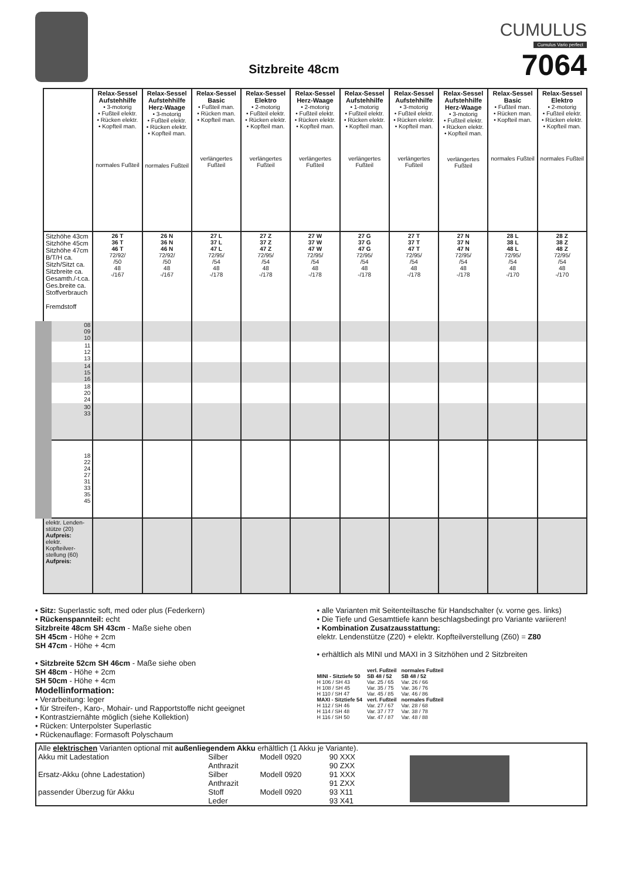Sitzbreite 48cm
CUMULUS
Cumulus Vario perfect
7064
| | Relax-Sessel Aufstehhilfe • 3-motorig • Fußteil elektr. • Rücken elektr. • Kopfteil man. normales Fußteil | Relax-Sessel Aufstehhilfe Herz-Waage • 3-motorig • Fußteil elektr. • Rücken elektr. • Kopfteil man. normales Fußteil | Relax-Sessel Basic • Fußteil man. • Rücken man. • Kopfteil man. verlängertes Fußteil | Relax-Sessel Elektro • 2-motorig • Fußteil elektr. • Rücken elektr. • Kopfteil man. verlängertes Fußteil | Relax-Sessel Herz-Waage • 2-motorig • Fußteil elektr. • Rücken elektr. • Kopfteil man. verlängertes Fußteil | Relax-Sessel Aufstehhilfe • 1-motorig • Fußteil elektr. • Rücken elektr. • Kopfteil man. verlängertes Fußteil | Relax-Sessel Aufstehhilfe • 3-motorig • Fußteil elektr. • Rücken elektr. • Kopfteil man. verlängertes Fußteil | Relax-Sessel Aufstehhilfe Herz-Waage • 3-motorig • Fußteil elektr. • Rücken elektr. • Kopfteil man. verlängertes Fußteil | Relax-Sessel Basic • Fußteil man. • Rücken man. • Kopfteil man. normales Fußteil | Relax-Sessel Elektro • 2-motorig • Fußteil elektr. • Rücken elektr. • Kopfteil man. normales Fußteil |
| Sitzhöhe 43cm Sitzhöhe 45cm Sitzhöhe 47cm B/T/H ca. Sitzh/Sitzt ca. Sitzbreite ca. Gesamth./-t.ca. Ges.breite ca. Stoffverbrauch Fremdstoff | 26 T 36 T 46 T 72/92/ /50 48 -/167 | 26 N 36 N 46 N 72/92/ /50 48 -/167 | 27 L 37 L 47 L 72/95/ /54 48 -/178 | 27 Z 37 Z 47 Z 72/95/ /54 48 -/178 | 27 W 37 W 47 W 72/95/ /54 48 -/178 | 27 G 37 G 47 G 72/95/ /54 48 -/178 | 27 T 37 T 47 T 72/95/ /54 48 -/178 | 27 N 37 N 47 N 72/95/ /54 48 -/178 | 28 L 38 L 48 L 72/95/ /54 48 -/170 | 28 Z 38 Z 48 Z 72/95/ /54 48 -/170 |
| 08 09 10 | | | | | | | | | | |
| 11 12 13 | | | | | | | | | | |
| 14 15 16 | | | | | | | | | | |
| 18 20 24 | | | | | | | | | | |
| 30 33 | | | | | | | | | | |
| 18 22 24 27 31 33 35 45 | | | | | | | | | | |
| elektr. Lenden- stütze (20) Aufpreis: elektr. Kopfteilver- stellung (60) Aufpreis: | | | | | | | | | | |
• Sitz: Superlastic soft, med oder plus (Federkern)
• Rückenspannteil: echt
Sitzbreite 48cm SH 43cm - Maße siehe oben
SH 45cm - Höhe + 2cm
SH 47cm - Höhe + 4cm
• Sitzbreite 52cm SH 46cm - Maße siehe oben
SH 48cm - Höhe + 2cm
SH 50cm - Höhe + 4cm
Modellinformation:
• Verarbeitung: leger
• für Streifen-, Karo-, Mohair- und Rapportstoffe nicht geeignet
• Kontrastziernähte möglich (siehe Kollektion)
• Rücken: Unterpolster Superlastic
• Rückenauflage: Formasoft Polyschaum
• alle Varianten mit Seitenteiltasche für Handschalter (v. vorne ges. links)
• Die Tiefe und Gesamttiefe kann beschlagsbedingt pro Variante variieren!
• Kombination Zusatzausstattung:
elektr. Lendenstütze (Z20) + elektr. Kopfteilverstellung (Z60) = Z80
• erhältlich als MINI und MAXI in 3 Sitzhöhen und 2 Sitzbreiten
| | verl. Fußteil | normales Fußteil |
| MINI - Sitztiefe 50 | SB 48 / 52 | SB 48 / 52 |
| H 106 / SH 43 | Var. 25 / 65 | Var. 26 / 66 |
| H 108 / SH 45 | Var. 35 / 75 | Var. 36 / 76 |
| H 110 / SH 47 | Var. 45 / 85 | Var. 46 / 86 |
| MAXI - Sitztiefe 54 | verl. Fußteil | normales Fußteil |
| H 112 / SH 46 | Var. 27 / 67 | Var. 28 / 68 |
| H 114 / SH 48 | Var. 37 / 77 | Var. 38 / 78 |
| H 116 / SH 50 | Var. 47 / 87 | Var. 48 / 88 |
| Alle elektrischen Varianten optional mit außenliegendem Akku erhältlich (1 Akku je Variante). | | | | |
| Akku mit Ladestation | Silber | Modell 0920 | 90 XXX | |
| | Anthrazit | | 90 ZXX | |
| Ersatz-Akku (ohne Ladestation) | Silber | Modell 0920 | 91 XXX | |
| | Anthrazit | | 91 ZXX | |
| passender Überzug für Akku | Stoff | Modell 0920 | 93 X11 | |
| | Leder | | 93 X41 | |